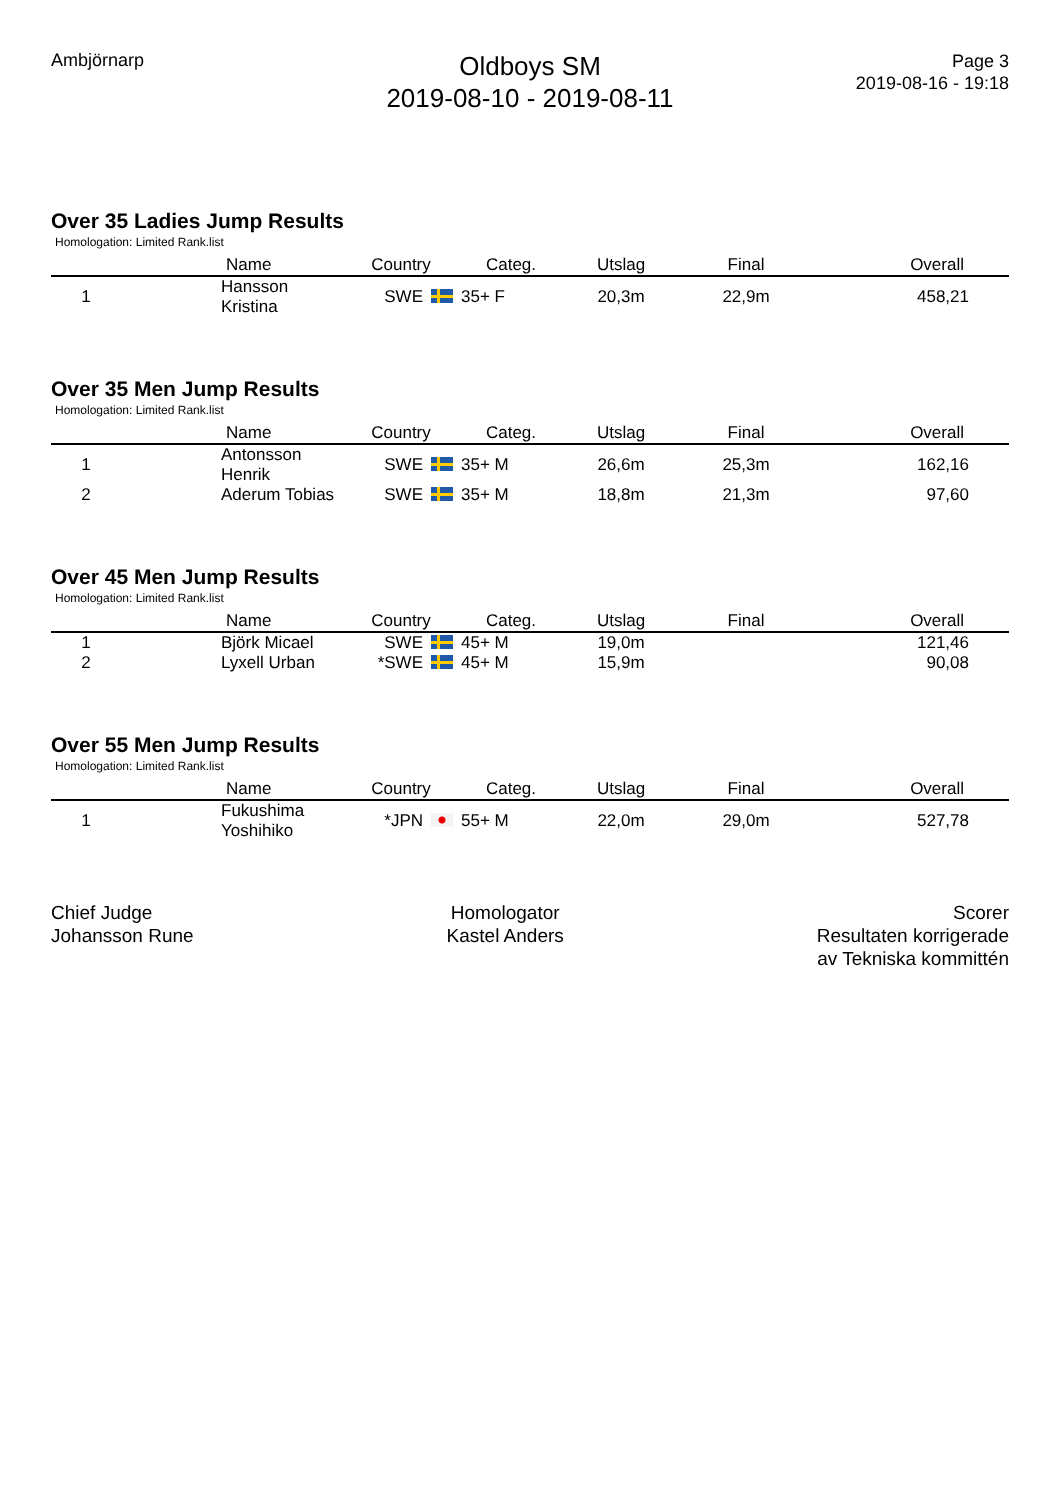Ambjörnarp
Oldboys SM
2019-08-10 - 2019-08-11
Page 3
2019-08-16 - 19:18
Over 35 Ladies Jump Results
Homologation: Limited Rank.list
| | Name | Country | Categ. | Utslag | Final | Overall |
| --- | --- | --- | --- | --- | --- | --- |
| 1 | Hansson Kristina | SWE | 35+ F | 20,3m | 22,9m | 458,21 |
Over 35 Men Jump Results
Homologation: Limited Rank.list
| | Name | Country | Categ. | Utslag | Final | Overall |
| --- | --- | --- | --- | --- | --- | --- |
| 1 | Antonsson Henrik | SWE | 35+ M | 26,6m | 25,3m | 162,16 |
| 2 | Aderum Tobias | SWE | 35+ M | 18,8m | 21,3m | 97,60 |
Over 45 Men Jump Results
Homologation: Limited Rank.list
| | Name | Country | Categ. | Utslag | Final | Overall |
| --- | --- | --- | --- | --- | --- | --- |
| 1 | Björk Micael | SWE | 45+ M | 19,0m | | 121,46 |
| 2 | Lyxell Urban | *SWE | 45+ M | 15,9m | | 90,08 |
Over 55 Men Jump Results
Homologation: Limited Rank.list
| | Name | Country | Categ. | Utslag | Final | Overall |
| --- | --- | --- | --- | --- | --- | --- |
| 1 | Fukushima Yoshihiko | *JPN | 55+ M | 22,0m | 29,0m | 527,78 |
Chief Judge
Johansson Rune
Homologator
Kastel Anders
Scorer
Resultaten korrigerade
av Tekniska kommittén